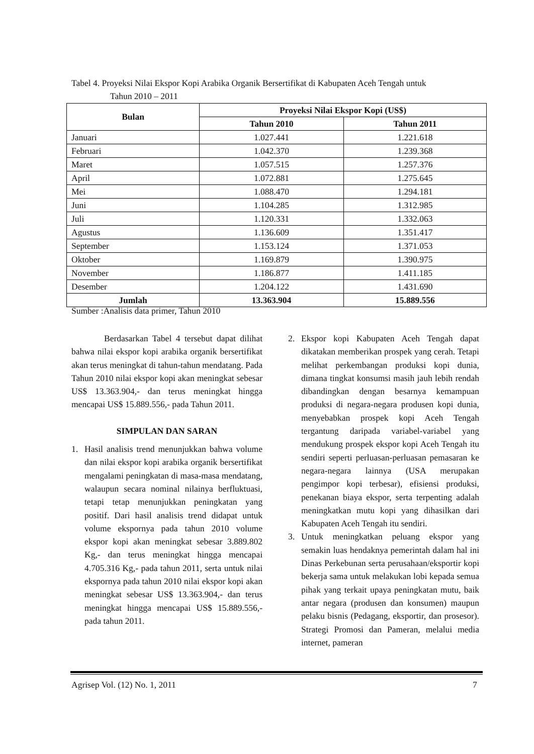Tabel 4. Proyeksi Nilai Ekspor Kopi Arabika Organik Bersertifikat di Kabupaten Aceh Tengah untuk
Tahun 2010 – 2011
| Bulan | Proyeksi Nilai Ekspor Kopi (US$) | |
| --- | --- | --- |
| | Tahun 2010 | Tahun 2011 |
| Januari | 1.027.441 | 1.221.618 |
| Februari | 1.042.370 | 1.239.368 |
| Maret | 1.057.515 | 1.257.376 |
| April | 1.072.881 | 1.275.645 |
| Mei | 1.088.470 | 1.294.181 |
| Juni | 1.104.285 | 1.312.985 |
| Juli | 1.120.331 | 1.332.063 |
| Agustus | 1.136.609 | 1.351.417 |
| September | 1.153.124 | 1.371.053 |
| Oktober | 1.169.879 | 1.390.975 |
| November | 1.186.877 | 1.411.185 |
| Desember | 1.204.122 | 1.431.690 |
| Jumlah | 13.363.904 | 15.889.556 |
Sumber :Analisis data primer, Tahun 2010
Berdasarkan Tabel 4 tersebut dapat dilihat bahwa nilai ekspor kopi arabika organik bersertifikat akan terus meningkat di tahun-tahun mendatang. Pada Tahun 2010 nilai ekspor kopi akan meningkat sebesar US$ 13.363.904,- dan terus meningkat hingga mencapai US$ 15.889.556,- pada Tahun 2011.
SIMPULAN DAN SARAN
1. Hasil analisis trend menunjukkan bahwa volume dan nilai ekspor kopi arabika organik bersertifikat mengalami peningkatan di masa-masa mendatang, walaupun secara nominal nilainya berfluktuasi, tetapi tetap menunjukkan peningkatan yang positif. Dari hasil analisis trend didapat untuk volume ekspornya pada tahun 2010 volume ekspor kopi akan meningkat sebesar 3.889.802 Kg,- dan terus meningkat hingga mencapai 4.705.316 Kg,- pada tahun 2011, serta untuk nilai ekspornya pada tahun 2010 nilai ekspor kopi akan meningkat sebesar US$ 13.363.904,- dan terus meningkat hingga mencapai US$ 15.889.556,- pada tahun 2011.
2. Ekspor kopi Kabupaten Aceh Tengah dapat dikatakan memberikan prospek yang cerah. Tetapi melihat perkembangan produksi kopi dunia, dimana tingkat konsumsi masih jauh lebih rendah dibandingkan dengan besarnya kemampuan produksi di negara-negara produsen kopi dunia, menyebabkan prospek kopi Aceh Tengah tergantung daripada variabel-variabel yang mendukung prospek ekspor kopi Aceh Tengah itu sendiri seperti perluasan-perluasan pemasaran ke negara-negara lainnya (USA merupakan pengimpor kopi terbesar), efisiensi produksi, penekanan biaya ekspor, serta terpenting adalah meningkatkan mutu kopi yang dihasilkan dari Kabupaten Aceh Tengah itu sendiri.
3. Untuk meningkatkan peluang ekspor yang semakin luas hendaknya pemerintah dalam hal ini Dinas Perkebunan serta perusahaan/eksportir kopi bekerja sama untuk melakukan lobi kepada semua pihak yang terkait upaya peningkatan mutu, baik antar negara (produsen dan konsumen) maupun pelaku bisnis (Pedagang, eksportir, dan prosesor). Strategi Promosi dan Pameran, melalui media internet, pameran
Agrisep Vol. (12) No. 1, 2011 7